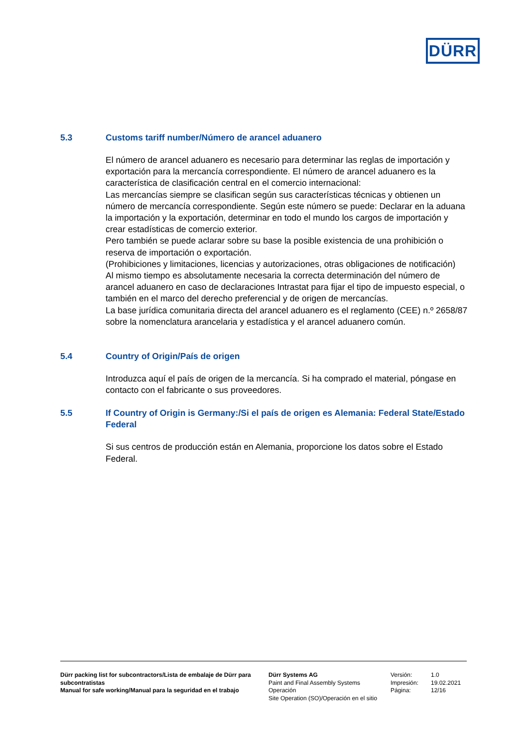DÜRR
5.3 Customs tariff number/Número de arancel aduanero
El número de arancel aduanero es necesario para determinar las reglas de importación y exportación para la mercancía correspondiente. El número de arancel aduanero es la característica de clasificación central en el comercio internacional:
Las mercancías siempre se clasifican según sus características técnicas y obtienen un número de mercancía correspondiente. Según este número se puede: Declarar en la aduana la importación y la exportación, determinar en todo el mundo los cargos de importación y crear estadísticas de comercio exterior.
Pero también se puede aclarar sobre su base la posible existencia de una prohibición o reserva de importación o exportación.
(Prohibiciones y limitaciones, licencias y autorizaciones, otras obligaciones de notificación)
Al mismo tiempo es absolutamente necesaria la correcta determinación del número de arancel aduanero en caso de declaraciones Intrastat para fijar el tipo de impuesto especial, o también en el marco del derecho preferencial y de origen de mercancías.
La base jurídica comunitaria directa del arancel aduanero es el reglamento (CEE) n.º 2658/87 sobre la nomenclatura arancelaria y estadística y el arancel aduanero común.
5.4 Country of Origin/País de origen
Introduzca aquí el país de origen de la mercancía. Si ha comprado el material, póngase en contacto con el fabricante o sus proveedores.
5.5 If Country of Origin is Germany:/Si el país de origen es Alemania: Federal State/Estado Federal
Si sus centros de producción están en Alemania, proporcione los datos sobre el Estado Federal.
Dürr packing list for subcontractors/Lista de embalaje de Dürr para subcontratistas
Manual for safe working/Manual para la seguridad en el trabajo
Dürr Systems AG
Paint and Final Assembly Systems
Operación
Site Operation (SO)/Operación en el sitio
Versión:
Impresión:
Página:
1.0
19.02.2021
12/16